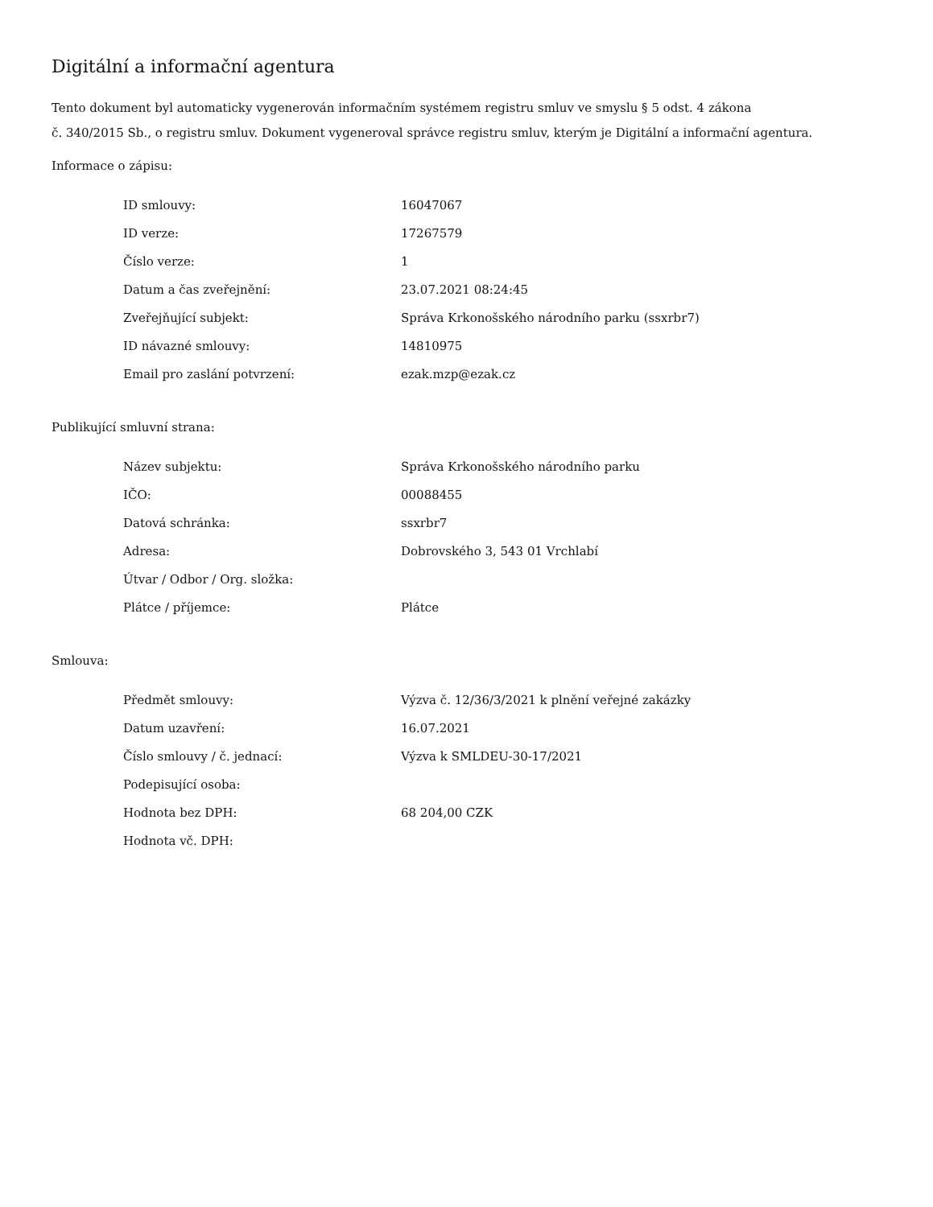Digitální a informační agentura
Tento dokument byl automaticky vygenerován informačním systémem registru smluv ve smyslu § 5 odst. 4 zákona
č. 340/2015 Sb., o registru smluv. Dokument vygeneroval správce registru smluv, kterým je Digitální a informační agentura.
Informace o zápisu:
| ID smlouvy: | 16047067 |
| ID verze: | 17267579 |
| Číslo verze: | 1 |
| Datum a čas zveřejnění: | 23.07.2021 08:24:45 |
| Zveřejňující subjekt: | Správa Krkonošského národního parku (ssxrbr7) |
| ID návazné smlouvy: | 14810975 |
| Email pro zaslání potvrzení: | ezak.mzp@ezak.cz |
Publikující smluvní strana:
| Název subjektu: | Správa Krkonošského národního parku |
| IČO: | 00088455 |
| Datová schránka: | ssxrbr7 |
| Adresa: | Dobrovského 3, 543 01 Vrchlabí |
| Útvar / Odbor / Org. složka: | |
| Plátce / příjemce: | Plátce |
Smlouva:
| Předmět smlouvy: | Výzva č. 12/36/3/2021 k plnění veřejné zakázky |
| Datum uzavření: | 16.07.2021 |
| Číslo smlouvy / č. jednací: | Výzva k SMLDEU-30-17/2021 |
| Podepisující osoba: | |
| Hodnota bez DPH: | 68 204,00 CZK |
| Hodnota vč. DPH: | |